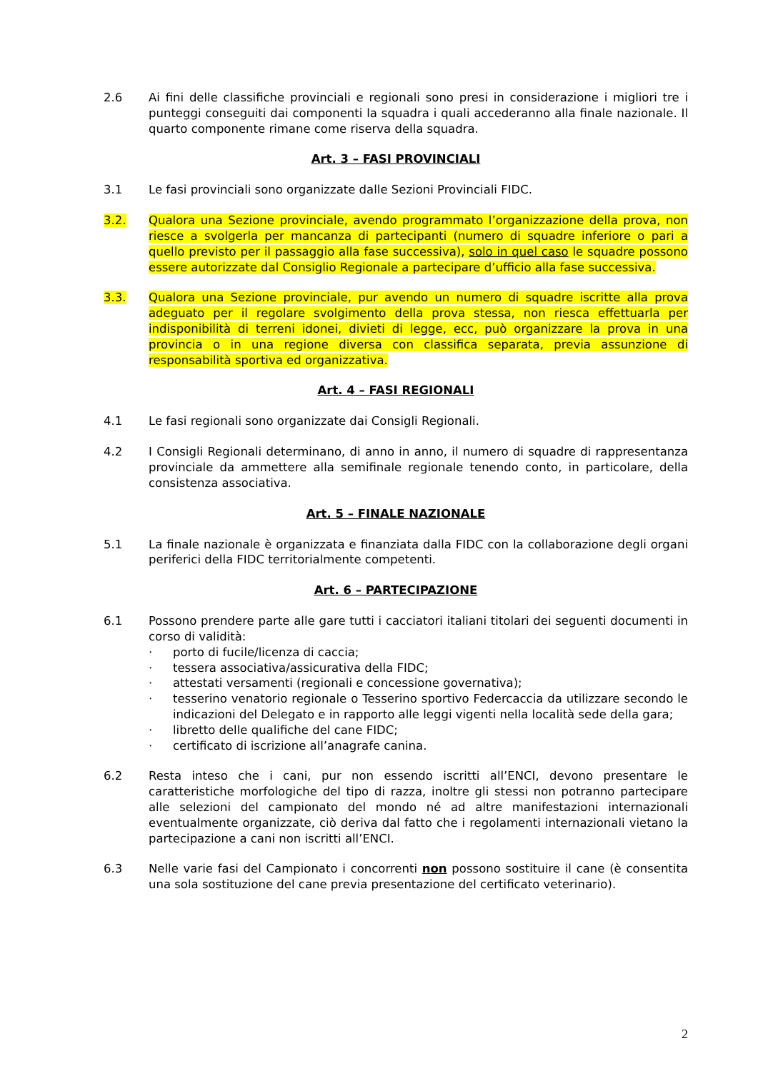2.6 Ai fini delle classifiche provinciali e regionali sono presi in considerazione i migliori tre i punteggi conseguiti dai componenti la squadra i quali accederanno alla finale nazionale. Il quarto componente rimane come riserva della squadra.
Art. 3 – FASI PROVINCIALI
3.1 Le fasi provinciali sono organizzate dalle Sezioni Provinciali FIDC.
3.2. Qualora una Sezione provinciale, avendo programmato l’organizzazione della prova, non riesce a svolgerla per mancanza di partecipanti (numero di squadre inferiore o pari a quello previsto per il passaggio alla fase successiva), solo in quel caso le squadre possono essere autorizzate dal Consiglio Regionale a partecipare d’ufficio alla fase successiva.
3.3. Qualora una Sezione provinciale, pur avendo un numero di squadre iscritte alla prova adeguato per il regolare svolgimento della prova stessa, non riesca effettuarla per indisponibilità di terreni idonei, divieti di legge, ecc, può organizzare la prova in una provincia o in una regione diversa con classifica separata, previa assunzione di responsabilità sportiva ed organizzativa.
Art. 4 – FASI REGIONALI
4.1 Le fasi regionali sono organizzate dai Consigli Regionali.
4.2 I Consigli Regionali determinano, di anno in anno, il numero di squadre di rappresentanza provinciale da ammettere alla semifinale regionale tenendo conto, in particolare, della consistenza associativa.
Art. 5 – FINALE NAZIONALE
5.1 La finale nazionale è organizzata e finanziata dalla FIDC con la collaborazione degli organi periferici della FIDC territorialmente competenti.
Art. 6 – PARTECIPAZIONE
6.1 Possono prendere parte alle gare tutti i cacciatori italiani titolari dei seguenti documenti in corso di validità:
· porto di fucile/licenza di caccia;
· tessera associativa/assicurativa della FIDC;
· attestati versamenti (regionali e concessione governativa);
· tesserino venatorio regionale o Tesserino sportivo Federcaccia da utilizzare secondo le indicazioni del Delegato e in rapporto alle leggi vigenti nella località sede della gara;
· libretto delle qualifiche del cane FIDC;
· certificato di iscrizione all’anagrafe canina.
6.2 Resta inteso che i cani, pur non essendo iscritti all’ENCI, devono presentare le caratteristiche morfologiche del tipo di razza, inoltre gli stessi non potranno partecipare alle selezioni del campionato del mondo né ad altre manifestazioni internazionali eventualmente organizzate, ciò deriva dal fatto che i regolamenti internazionali vietano la partecipazione a cani non iscritti all’ENCI.
6.3 Nelle varie fasi del Campionato i concorrenti non possono sostituire il cane (è consentita una sola sostituzione del cane previa presentazione del certificato veterinario).
2